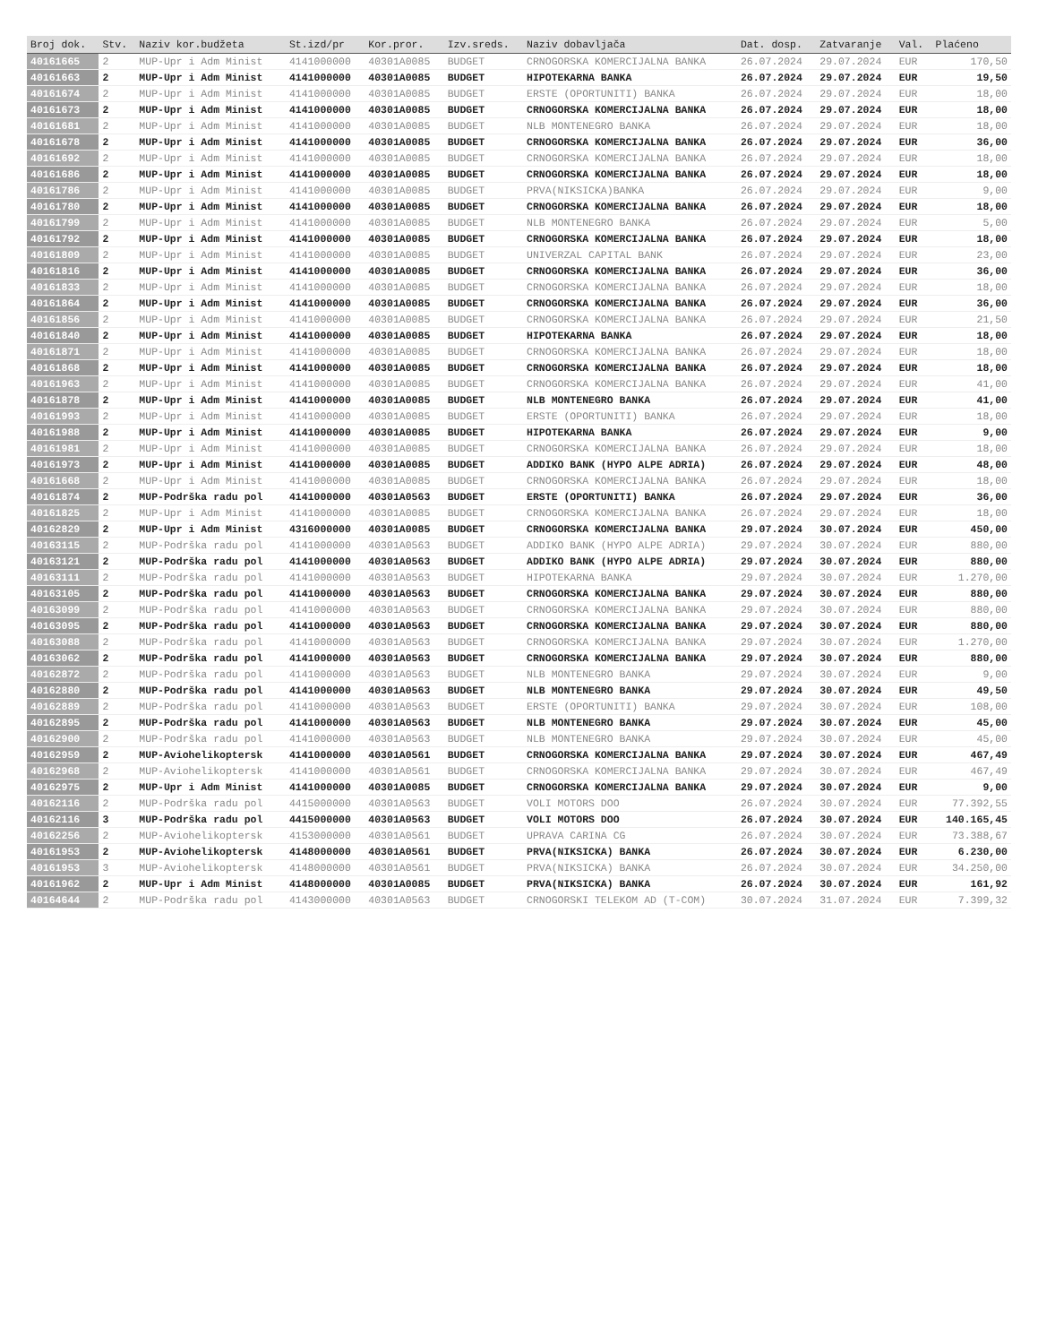| Broj dok. | Stv. | Naziv kor.budžeta | St.izd/pr | Kor.pror. | Izv.sreds. | Naziv dobavljača | Dat. dosp. | Zatvaranje | Val. | Plaćeno |
| --- | --- | --- | --- | --- | --- | --- | --- | --- | --- | --- |
| 40161665 | 2 | MUP-Upr i Adm Minist | 4141000000 | 40301A0085 | BUDGET | CRNOGORSKA KOMERCIJALNA BANKA | 26.07.2024 | 29.07.2024 | EUR | 170,50 |
| 40161663 | 2 | MUP-Upr i Adm Minist | 4141000000 | 40301A0085 | BUDGET | HIPOTEKARNA BANKA | 26.07.2024 | 29.07.2024 | EUR | 19,50 |
| 40161674 | 2 | MUP-Upr i Adm Minist | 4141000000 | 40301A0085 | BUDGET | ERSTE (OPORTUNITI) BANKA | 26.07.2024 | 29.07.2024 | EUR | 18,00 |
| 40161673 | 2 | MUP-Upr i Adm Minist | 4141000000 | 40301A0085 | BUDGET | CRNOGORSKA KOMERCIJALNA BANKA | 26.07.2024 | 29.07.2024 | EUR | 18,00 |
| 40161681 | 2 | MUP-Upr i Adm Minist | 4141000000 | 40301A0085 | BUDGET | NLB MONTENEGRO BANKA | 26.07.2024 | 29.07.2024 | EUR | 18,00 |
| 40161678 | 2 | MUP-Upr i Adm Minist | 4141000000 | 40301A0085 | BUDGET | CRNOGORSKA KOMERCIJALNA BANKA | 26.07.2024 | 29.07.2024 | EUR | 36,00 |
| 40161692 | 2 | MUP-Upr i Adm Minist | 4141000000 | 40301A0085 | BUDGET | CRNOGORSKA KOMERCIJALNA BANKA | 26.07.2024 | 29.07.2024 | EUR | 18,00 |
| 40161686 | 2 | MUP-Upr i Adm Minist | 4141000000 | 40301A0085 | BUDGET | CRNOGORSKA KOMERCIJALNA BANKA | 26.07.2024 | 29.07.2024 | EUR | 18,00 |
| 40161786 | 2 | MUP-Upr i Adm Minist | 4141000000 | 40301A0085 | BUDGET | PRVA(NIKSICKA)BANKA | 26.07.2024 | 29.07.2024 | EUR | 9,00 |
| 40161780 | 2 | MUP-Upr i Adm Minist | 4141000000 | 40301A0085 | BUDGET | CRNOGORSKA KOMERCIJALNA BANKA | 26.07.2024 | 29.07.2024 | EUR | 18,00 |
| 40161799 | 2 | MUP-Upr i Adm Minist | 4141000000 | 40301A0085 | BUDGET | NLB MONTENEGRO BANKA | 26.07.2024 | 29.07.2024 | EUR | 5,00 |
| 40161792 | 2 | MUP-Upr i Adm Minist | 4141000000 | 40301A0085 | BUDGET | CRNOGORSKA KOMERCIJALNA BANKA | 26.07.2024 | 29.07.2024 | EUR | 18,00 |
| 40161809 | 2 | MUP-Upr i Adm Minist | 4141000000 | 40301A0085 | BUDGET | UNIVERZAL CAPITAL BANK | 26.07.2024 | 29.07.2024 | EUR | 23,00 |
| 40161816 | 2 | MUP-Upr i Adm Minist | 4141000000 | 40301A0085 | BUDGET | CRNOGORSKA KOMERCIJALNA BANKA | 26.07.2024 | 29.07.2024 | EUR | 36,00 |
| 40161833 | 2 | MUP-Upr i Adm Minist | 4141000000 | 40301A0085 | BUDGET | CRNOGORSKA KOMERCIJALNA BANKA | 26.07.2024 | 29.07.2024 | EUR | 18,00 |
| 40161864 | 2 | MUP-Upr i Adm Minist | 4141000000 | 40301A0085 | BUDGET | CRNOGORSKA KOMERCIJALNA BANKA | 26.07.2024 | 29.07.2024 | EUR | 36,00 |
| 40161856 | 2 | MUP-Upr i Adm Minist | 4141000000 | 40301A0085 | BUDGET | CRNOGORSKA KOMERCIJALNA BANKA | 26.07.2024 | 29.07.2024 | EUR | 21,50 |
| 40161840 | 2 | MUP-Upr i Adm Minist | 4141000000 | 40301A0085 | BUDGET | HIPOTEKARNA BANKA | 26.07.2024 | 29.07.2024 | EUR | 18,00 |
| 40161871 | 2 | MUP-Upr i Adm Minist | 4141000000 | 40301A0085 | BUDGET | CRNOGORSKA KOMERCIJALNA BANKA | 26.07.2024 | 29.07.2024 | EUR | 18,00 |
| 40161868 | 2 | MUP-Upr i Adm Minist | 4141000000 | 40301A0085 | BUDGET | CRNOGORSKA KOMERCIJALNA BANKA | 26.07.2024 | 29.07.2024 | EUR | 18,00 |
| 40161963 | 2 | MUP-Upr i Adm Minist | 4141000000 | 40301A0085 | BUDGET | CRNOGORSKA KOMERCIJALNA BANKA | 26.07.2024 | 29.07.2024 | EUR | 41,00 |
| 40161878 | 2 | MUP-Upr i Adm Minist | 4141000000 | 40301A0085 | BUDGET | NLB MONTENEGRO BANKA | 26.07.2024 | 29.07.2024 | EUR | 41,00 |
| 40161993 | 2 | MUP-Upr i Adm Minist | 4141000000 | 40301A0085 | BUDGET | ERSTE (OPORTUNITI) BANKA | 26.07.2024 | 29.07.2024 | EUR | 18,00 |
| 40161988 | 2 | MUP-Upr i Adm Minist | 4141000000 | 40301A0085 | BUDGET | HIPOTEKARNA BANKA | 26.07.2024 | 29.07.2024 | EUR | 9,00 |
| 40161981 | 2 | MUP-Upr i Adm Minist | 4141000000 | 40301A0085 | BUDGET | CRNOGORSKA KOMERCIJALNA BANKA | 26.07.2024 | 29.07.2024 | EUR | 18,00 |
| 40161973 | 2 | MUP-Upr i Adm Minist | 4141000000 | 40301A0085 | BUDGET | ADDIKO BANK (HYPO ALPE ADRIA) | 26.07.2024 | 29.07.2024 | EUR | 48,00 |
| 40161668 | 2 | MUP-Upr i Adm Minist | 4141000000 | 40301A0085 | BUDGET | CRNOGORSKA KOMERCIJALNA BANKA | 26.07.2024 | 29.07.2024 | EUR | 18,00 |
| 40161874 | 2 | MUP-Podrška radu pol | 4141000000 | 40301A0563 | BUDGET | ERSTE (OPORTUNITI) BANKA | 26.07.2024 | 29.07.2024 | EUR | 36,00 |
| 40161825 | 2 | MUP-Upr i Adm Minist | 4141000000 | 40301A0085 | BUDGET | CRNOGORSKA KOMERCIJALNA BANKA | 26.07.2024 | 29.07.2024 | EUR | 18,00 |
| 40162829 | 2 | MUP-Upr i Adm Minist | 4316000000 | 40301A0085 | BUDGET | CRNOGORSKA KOMERCIJALNA BANKA | 29.07.2024 | 30.07.2024 | EUR | 450,00 |
| 40163115 | 2 | MUP-Podrška radu pol | 4141000000 | 40301A0563 | BUDGET | ADDIKO BANK (HYPO ALPE ADRIA) | 29.07.2024 | 30.07.2024 | EUR | 880,00 |
| 40163121 | 2 | MUP-Podrška radu pol | 4141000000 | 40301A0563 | BUDGET | ADDIKO BANK (HYPO ALPE ADRIA) | 29.07.2024 | 30.07.2024 | EUR | 880,00 |
| 40163111 | 2 | MUP-Podrška radu pol | 4141000000 | 40301A0563 | BUDGET | HIPOTEKARNA BANKA | 29.07.2024 | 30.07.2024 | EUR | 1.270,00 |
| 40163105 | 2 | MUP-Podrška radu pol | 4141000000 | 40301A0563 | BUDGET | CRNOGORSKA KOMERCIJALNA BANKA | 29.07.2024 | 30.07.2024 | EUR | 880,00 |
| 40163099 | 2 | MUP-Podrška radu pol | 4141000000 | 40301A0563 | BUDGET | CRNOGORSKA KOMERCIJALNA BANKA | 29.07.2024 | 30.07.2024 | EUR | 880,00 |
| 40163095 | 2 | MUP-Podrška radu pol | 4141000000 | 40301A0563 | BUDGET | CRNOGORSKA KOMERCIJALNA BANKA | 29.07.2024 | 30.07.2024 | EUR | 880,00 |
| 40163088 | 2 | MUP-Podrška radu pol | 4141000000 | 40301A0563 | BUDGET | CRNOGORSKA KOMERCIJALNA BANKA | 29.07.2024 | 30.07.2024 | EUR | 1.270,00 |
| 40163062 | 2 | MUP-Podrška radu pol | 4141000000 | 40301A0563 | BUDGET | CRNOGORSKA KOMERCIJALNA BANKA | 29.07.2024 | 30.07.2024 | EUR | 880,00 |
| 40162872 | 2 | MUP-Podrška radu pol | 4141000000 | 40301A0563 | BUDGET | NLB MONTENEGRO BANKA | 29.07.2024 | 30.07.2024 | EUR | 9,00 |
| 40162880 | 2 | MUP-Podrška radu pol | 4141000000 | 40301A0563 | BUDGET | NLB MONTENEGRO BANKA | 29.07.2024 | 30.07.2024 | EUR | 49,50 |
| 40162889 | 2 | MUP-Podrška radu pol | 4141000000 | 40301A0563 | BUDGET | ERSTE (OPORTUNITI) BANKA | 29.07.2024 | 30.07.2024 | EUR | 108,00 |
| 40162895 | 2 | MUP-Podrška radu pol | 4141000000 | 40301A0563 | BUDGET | NLB MONTENEGRO BANKA | 29.07.2024 | 30.07.2024 | EUR | 45,00 |
| 40162900 | 2 | MUP-Podrška radu pol | 4141000000 | 40301A0563 | BUDGET | NLB MONTENEGRO BANKA | 29.07.2024 | 30.07.2024 | EUR | 45,00 |
| 40162959 | 2 | MUP-Aviohelikoptersk | 4141000000 | 40301A0561 | BUDGET | CRNOGORSKA KOMERCIJALNA BANKA | 29.07.2024 | 30.07.2024 | EUR | 467,49 |
| 40162968 | 2 | MUP-Aviohelikoptersk | 4141000000 | 40301A0561 | BUDGET | CRNOGORSKA KOMERCIJALNA BANKA | 29.07.2024 | 30.07.2024 | EUR | 467,49 |
| 40162975 | 2 | MUP-Upr i Adm Minist | 4141000000 | 40301A0085 | BUDGET | CRNOGORSKA KOMERCIJALNA BANKA | 29.07.2024 | 30.07.2024 | EUR | 9,00 |
| 40162116 | 2 | MUP-Podrška radu pol | 4415000000 | 40301A0563 | BUDGET | VOLI MOTORS DOO | 26.07.2024 | 30.07.2024 | EUR | 77.392,55 |
| 40162116 | 3 | MUP-Podrška radu pol | 4415000000 | 40301A0563 | BUDGET | VOLI MOTORS DOO | 26.07.2024 | 30.07.2024 | EUR | 140.165,45 |
| 40162256 | 2 | MUP-Aviohelikoptersk | 4153000000 | 40301A0561 | BUDGET | UPRAVA CARINA CG | 26.07.2024 | 30.07.2024 | EUR | 73.388,67 |
| 40161953 | 2 | MUP-Aviohelikoptersk | 4148000000 | 40301A0561 | BUDGET | PRVA(NIKSICKA) BANKA | 26.07.2024 | 30.07.2024 | EUR | 6.230,00 |
| 40161953 | 3 | MUP-Aviohelikoptersk | 4148000000 | 40301A0561 | BUDGET | PRVA(NIKSICKA) BANKA | 26.07.2024 | 30.07.2024 | EUR | 34.250,00 |
| 40161962 | 2 | MUP-Upr i Adm Minist | 4148000000 | 40301A0085 | BUDGET | PRVA(NIKSICKA) BANKA | 26.07.2024 | 30.07.2024 | EUR | 161,92 |
| 40164644 | 2 | MUP-Podrška radu pol | 4143000000 | 40301A0563 | BUDGET | CRNOGORSKI TELEKOM AD (T-COM) | 30.07.2024 | 31.07.2024 | EUR | 7.399,32 |